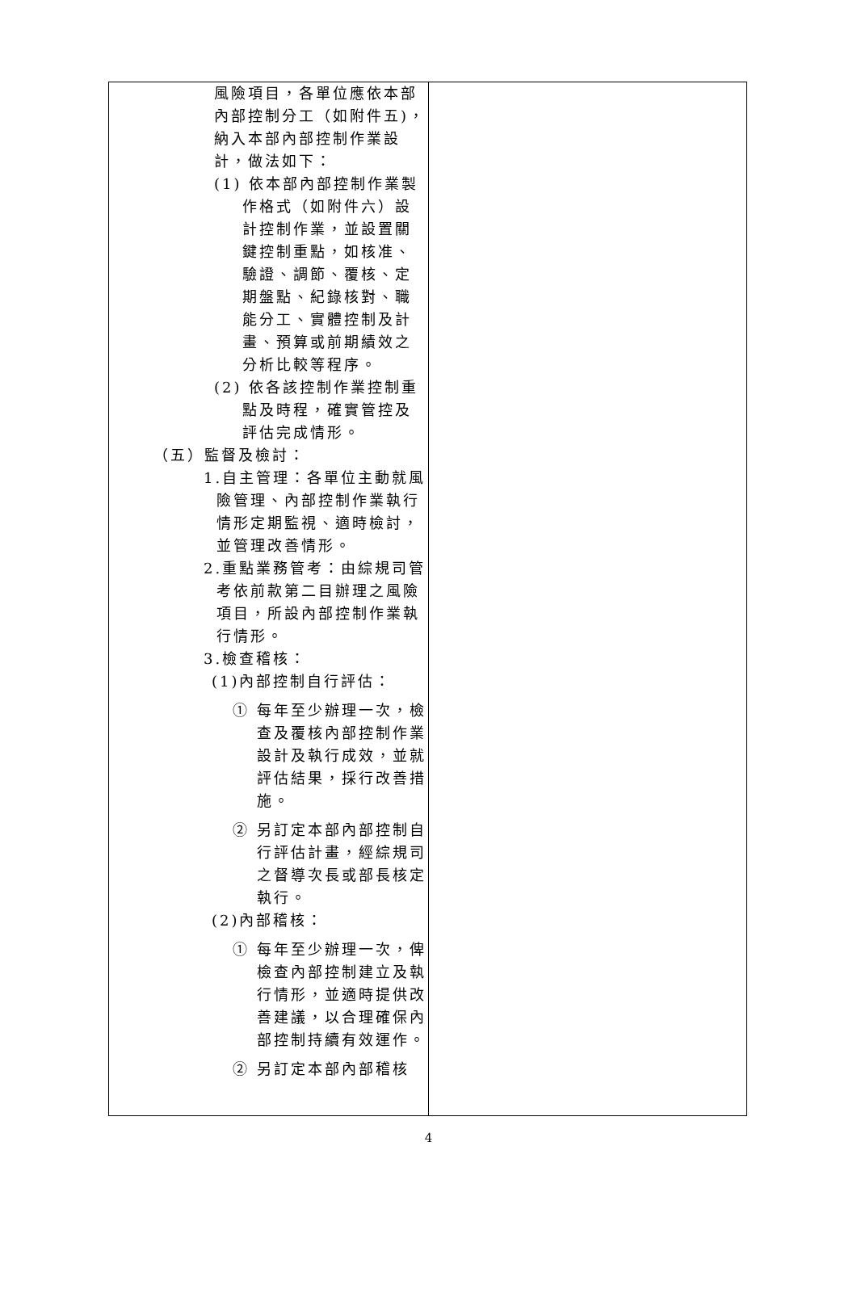| 風險項目，各單位應依本部內部控制分工（如附件五)，納入本部內部控制作業設計，做法如下： (1) 依本部內部控制作業製作格式（如附件六）設計控制作業，並設置關鍵控制重點，如核准、驗證、調節、覆核、定期盤點、紀錄核對、職能分工、實體控制及計畫、預算或前期績效之分析比較等程序。 (2) 依各該控制作業控制重點及時程，確實管控及評估完成情形。 （五）監督及檢討： 1.自主管理：各單位主動就風險管理、內部控制作業執行情形定期監視、適時檢討，並管理改善情形。 2.重點業務管考：由綜規司管考依前款第二目辦理之風險項目，所設內部控制作業執行情形。 3.檢查稽核： (1)內部控制自行評估： ① 每年至少辦理一次，檢查及覆核內部控制作業設計及執行成效，並就評估結果，採行改善措施。 ② 另訂定本部內部控制自行評估計畫，經綜規司之督導次長或部長核定執行。 (2)內部稽核： ① 每年至少辦理一次，俾檢查內部控制建立及執行情形，並適時提供改善建議，以合理確保內部控制持續有效運作。 ② 另訂定本部內部稽核 | |
4